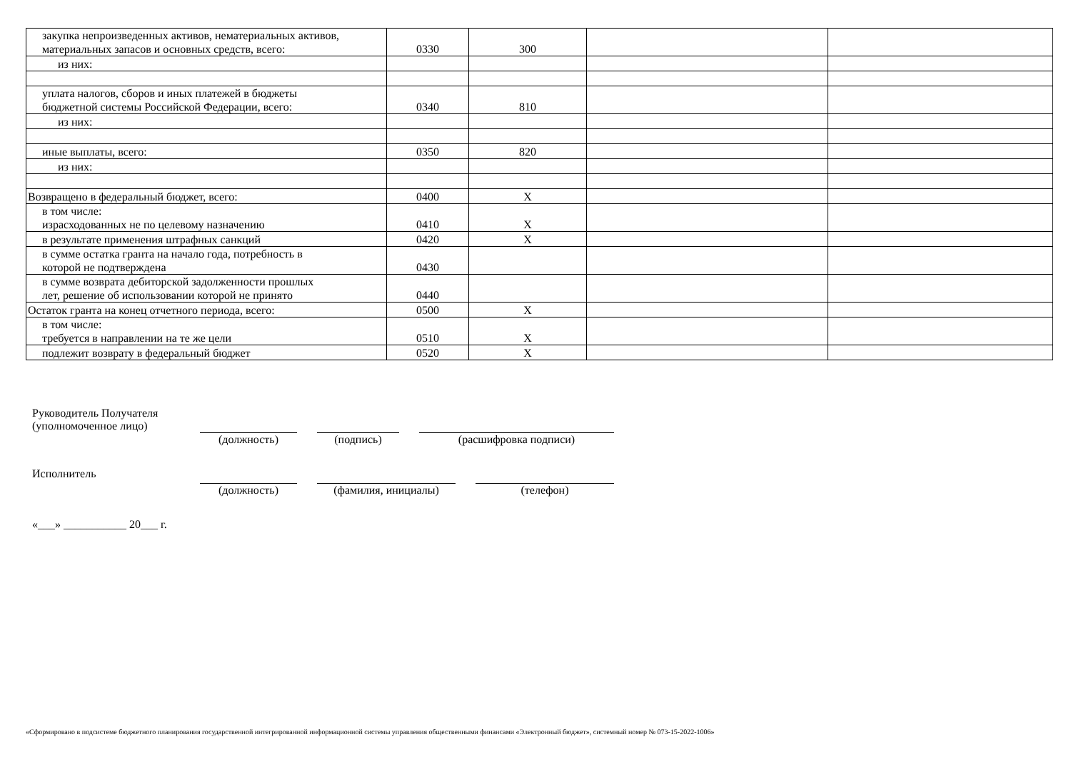| закупка непроизведенных активов, нематериальных активов, материальных запасов и основных средств, всего: | 0330 | 300 | | |
| из них: | | | | |
| уплата налогов, сборов и иных платежей в бюджеты бюджетной системы Российской Федерации, всего: | 0340 | 810 | | |
| из них: | | | | |
| иные выплаты, всего: | 0350 | 820 | | |
| из них: | | | | |
| Возвращено в федеральный бюджет, всего: | 0400 | X | | |
| в том числе: израсходованных не по целевому назначению | 0410 | X | | |
| в результате применения штрафных санкций | 0420 | X | | |
| в сумме остатка гранта на начало года, потребность в которой не подтверждена | 0430 | | | |
| в сумме возврата дебиторской задолженности прошлых лет, решение об использовании которой не принято | 0440 | | | |
| Остаток гранта на конец отчетного периода, всего: | 0500 | X | | |
| в том числе: требуется в направлении на те же цели | 0510 | X | | |
| подлежит возврату в федеральный бюджет | 0520 | X | | |
Руководитель Получателя
(уполномоченное лицо)
(должность)
(подпись)
(расшифровка подписи)
Исполнитель
(должность)
(фамилия, инициалы)
(телефон)
«___» ___________ 20___ г.
«Сформировано в подсистеме бюджетного планирования государственной интегрированной информационной системы управления общественными финансами «Электронный бюджет», системный номер № 073-15-2022-1006»